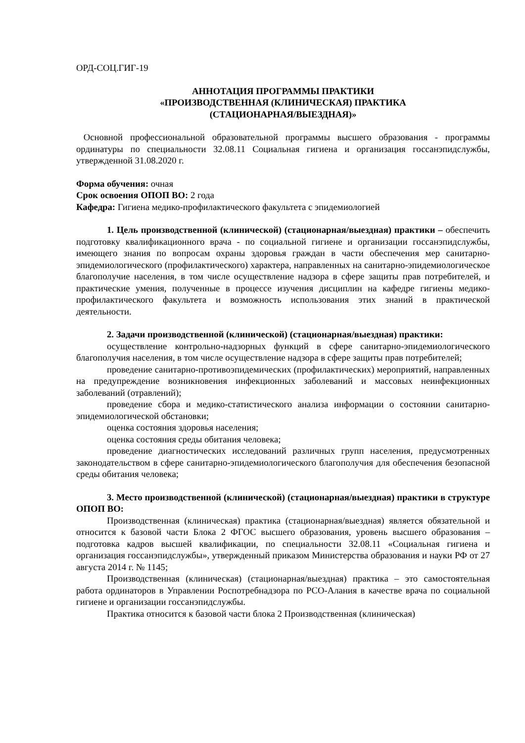ОРД-СОЦ.ГИГ-19
АННОТАЦИЯ ПРОГРАММЫ ПРАКТИКИ
«ПРОИЗВОДСТВЕННАЯ (КЛИНИЧЕСКАЯ) ПРАКТИКА
(СТАЦИОНАРНАЯ/ВЫЕЗДНАЯ)»
Основной профессиональной образовательной программы высшего образования - программы ординатуры по специальности 32.08.11 Социальная гигиена и организация госсанэпидслужбы, утвержденной 31.08.2020 г.
Форма обучения: очная
Срок освоения ОПОП ВО: 2 года
Кафедра: Гигиена медико-профилактического факультета с эпидемиологией
1. Цель производственной (клинической) (стационарная/выездная) практики – обеспечить подготовку квалификационного врача - по социальной гигиене и организации госсанэпидслужбы, имеющего знания по вопросам охраны здоровья граждан в части обеспечения мер санитарно-эпидемиологического (профилактического) характера, направленных на санитарно-эпидемиологическое благополучие населения, в том числе осуществление надзора в сфере защиты прав потребителей, и практические умения, полученные в процессе изучения дисциплин на кафедре гигиены медико-профилактического факультета и возможность использования этих знаний в практической деятельности.
2. Задачи производственной (клинической) (стационарная/выездная) практики:
осуществление контрольно-надзорных функций в сфере санитарно-эпидемиологического благополучия населения, в том числе осуществление надзора в сфере защиты прав потребителей;
проведение санитарно-противоэпидемических (профилактических) мероприятий, направленных на предупреждение возникновения инфекционных заболеваний и массовых неинфекционных заболеваний (отравлений);
проведение сбора и медико-статистического анализа информации о состоянии санитарно-эпидемиологической обстановки;
оценка состояния здоровья населения;
оценка состояния среды обитания человека;
проведение диагностических исследований различных групп населения, предусмотренных законодательством в сфере санитарно-эпидемиологического благополучия для обеспечения безопасной среды обитания человека;
3. Место производственной (клинической) (стационарная/выездная) практики в структуре ОПОП ВО:
Производственная (клиническая) практика (стационарная/выездная) является обязательной и относится к базовой части Блока 2 ФГОС высшего образования, уровень высшего образования – подготовка кадров высшей квалификации, по специальности 32.08.11 «Социальная гигиена и организация госсанэпидслужбы», утвержденный приказом Министерства образования и науки РФ от 27 августа 2014 г. № 1145;
Производственная (клиническая) (стационарная/выездная) практика – это самостоятельная работа ординаторов в Управлении Роспотребнадзора по РСО-Алания в качестве врача по социальной гигиене и организации госсанэпидслужбы.
Практика относится к базовой части блока 2 Производственная (клиническая)